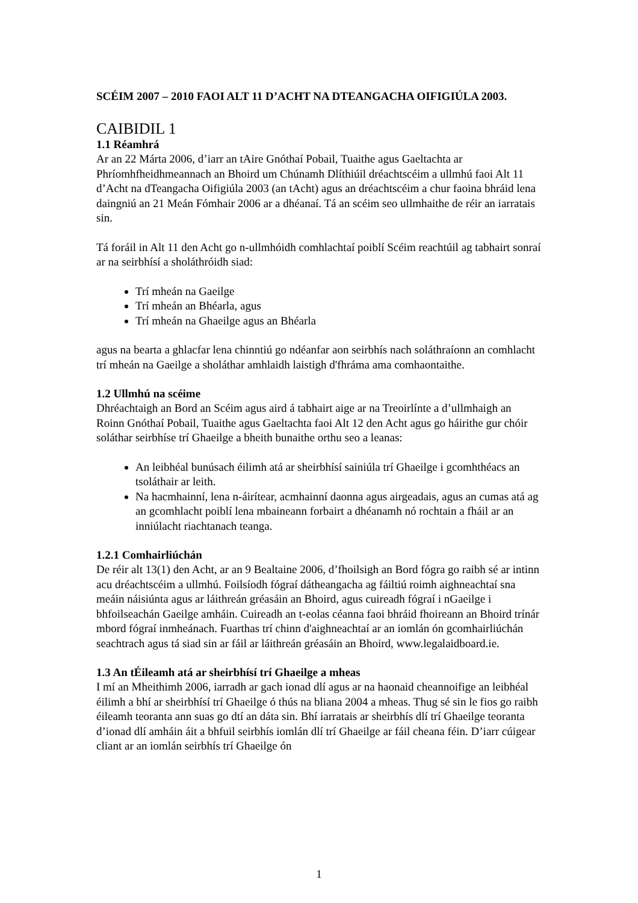SCÉIM 2007 – 2010 FAOI ALT 11 D’ACHT NA DTEANGACHA OIFIGIÚLA 2003.
CAIBIDIL 1
1.1 Réamhrá
Ar an 22 Márta 2006, d’iarr an tAire Gnóthaí Pobail, Tuaithe agus Gaeltachta ar Phríomhfheidhmeannach an Bhoird um Chúnamh Dlíthiúil dréachtscéim a ullmhú faoi Alt 11 d’Acht na dTeangacha Oifigiúla 2003 (an tAcht) agus an dréachtscéim a chur faoina bhráid lena daingniú an 21 Meán Fómhair 2006 ar a dhéanaí. Tá an scéim seo ullmhaithe de réir an iarratais sin.
Tá foráil in Alt 11 den Acht go n-ullmhóidh comhlachtaí poiblí Scéim reachtúil ag tabhairt sonraí ar na seirbhísí a sholáthróidh siad:
Trí mheán na Gaeilge
Trí mheán an Bhéarla, agus
Trí mheán na Ghaeilge agus an Bhéarla
agus na bearta a ghlacfar lena chinntiú go ndéanfar aon seirbhís nach soláthraíonn an comhlacht trí mheán na Gaeilge a sholáthar amhlaidh laistigh d'fhráma ama comhaontaithe.
1.2 Ullmhú na scéime
Dhréachtaigh an Bord an Scéim agus aird á tabhairt aige ar na Treoirlínte a d’ullmhaigh an Roinn Gnóthaí Pobail, Tuaithe agus Gaeltachta faoi Alt 12 den Acht agus go háirithe gur chóir soláthar seirbhíse trí Ghaeilge a bheith bunaithe orthu seo a leanas:
An leibhéal bunúsach éilimh atá ar sheirbhísí sainiúla trí Ghaeilge i gcomhthéacs an tsoláthair ar leith.
Na hacmhainní, lena n-áirítear, acmhainní daonna agus airgeadais, agus an cumas atá ag an gcomhlacht poiblí lena mbaineann forbairt a dhéanamh nó rochtain a fháil ar an inniúlacht riachtanach teanga.
1.2.1 Comhairliúchán
De réir alt 13(1) den Acht, ar an 9 Bealtaine 2006, d’fhoilsigh an Bord fógra go raibh sé ar intinn acu dréachtscéim a ullmhú. Foilsíodh fógraí dátheangacha ag fáiltiú roimh aighneachtaí sna meáin náisiúnta agus ar láithreán gréasáin an Bhoird, agus cuireadh fógraí i nGaeilge i bhfoilseachán Gaeilge amháin. Cuireadh an t-eolas céanna faoi bhráid fhoireann an Bhoird trínár mbord fógraí inmheánach. Fuarthas trí chinn d'aighneachtaí ar an iomlán ón gcomhairliúchán seachtrach agus tá siad sin ar fáil ar láithreán gréasáin an Bhoird, www.legalaidboard.ie.
1.3 An tÉileamh atá ar sheirbhísí trí Ghaeilge a mheas
I mí an Mheithimh 2006, iarradh ar gach ionad dlí agus ar na haonaid cheannoifige an leibhéal éilimh a bhí ar sheirbhísí trí Ghaeilge ó thús na bliana 2004 a mheas. Thug sé sin le fios go raibh éileamh teoranta ann suas go dtí an dáta sin. Bhí iarratais ar sheirbhís dlí trí Ghaeilge teoranta d’ionad dlí amháin áit a bhfuil seirbhís iomlán dlí trí Ghaeilge ar fáil cheana féin. D’iarr cúigear cliant ar an iomlán seirbhís trí Ghaeilge ón
1